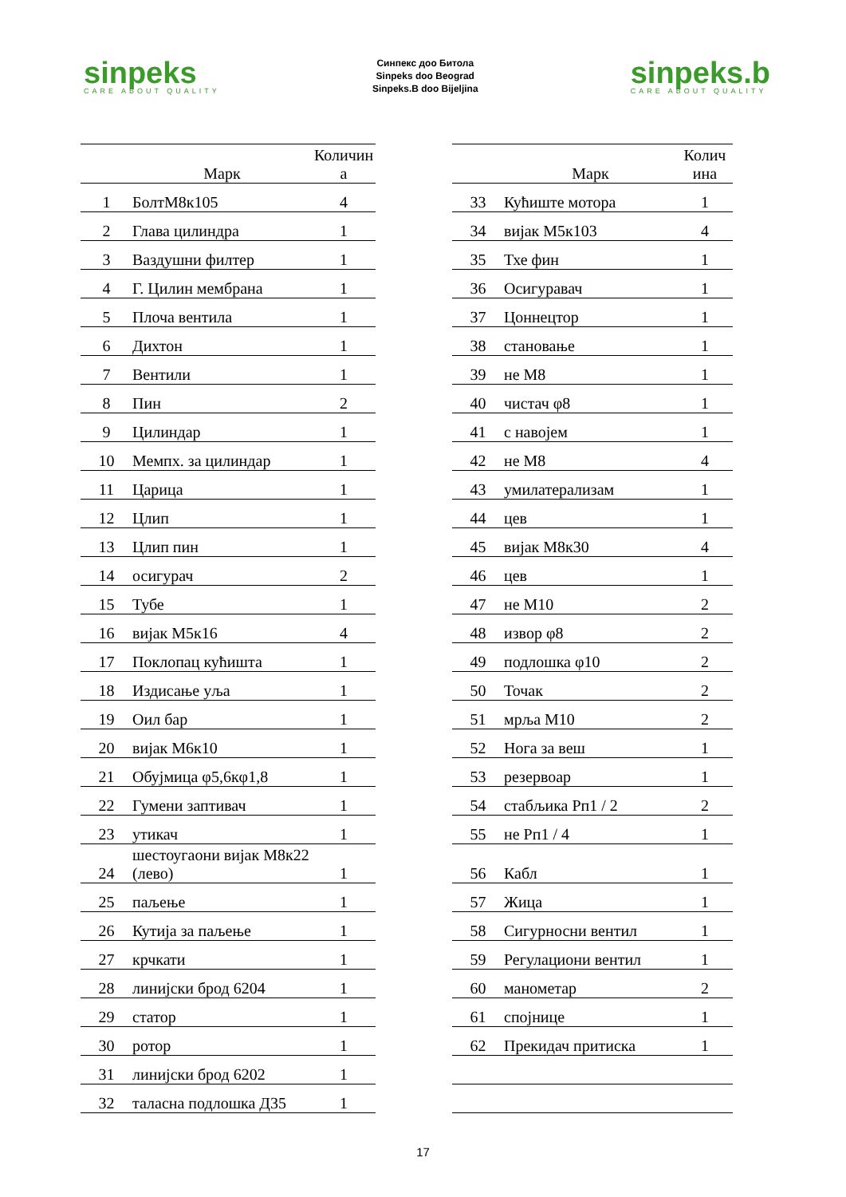sinpeks
CARE ABOUT QUALITY
Синпекс доо Битола
Sinpeks doo Beograd
Sinpeks.B doo Bijeljina
sinpeks.b
CARE ABOUT QUALITY
| | Марк | Количин а |
| --- | --- | --- |
| 1 | БолтМ8к105 | 4 |
| 2 | Глава цилиндра | 1 |
| 3 | Ваздушни филтер | 1 |
| 4 | Г. Цилин мембрана | 1 |
| 5 | Плоча вентила | 1 |
| 6 | Дихтон | 1 |
| 7 | Вентили | 1 |
| 8 | Пин | 2 |
| 9 | Цилиндар | 1 |
| 10 | Мемпх. за цилиндар | 1 |
| 11 | Царица | 1 |
| 12 | Цлип | 1 |
| 13 | Цлип пин | 1 |
| 14 | осигурач | 2 |
| 15 | Тубе | 1 |
| 16 | вијак М5к16 | 4 |
| 17 | Поклопац кућишта | 1 |
| 18 | Издисање уља | 1 |
| 19 | Оил бар | 1 |
| 20 | вијак М6к10 | 1 |
| 21 | Обујмица φ5,6кφ1,8 | 1 |
| 22 | Гумени заптивач | 1 |
| 23 | утикач | 1 |
| 24 | шестоугаони вијак М8к22 (лево) | 1 |
| 25 | паљење | 1 |
| 26 | Кутија за паљење | 1 |
| 27 | крчкати | 1 |
| 28 | линијски брод 6204 | 1 |
| 29 | статор | 1 |
| 30 | ротор | 1 |
| 31 | линијски брод 6202 | 1 |
| 32 | таласна подлошка Д35 | 1 |
| | Марк | Колич ина |
| --- | --- | --- |
| 33 | Кућиште мотора | 1 |
| 34 | вијак М5к103 | 4 |
| 35 | Тхе фин | 1 |
| 36 | Осигуравач | 1 |
| 37 | Цоннецтор | 1 |
| 38 | становање | 1 |
| 39 | не М8 | 1 |
| 40 | чистач φ8 | 1 |
| 41 | с навојем | 1 |
| 42 | не М8 | 4 |
| 43 | умилатерализам | 1 |
| 44 | цев | 1 |
| 45 | вијак М8к30 | 4 |
| 46 | цев | 1 |
| 47 | не М10 | 2 |
| 48 | извор φ8 | 2 |
| 49 | подлошка φ10 | 2 |
| 50 | Точак | 2 |
| 51 | мрља М10 | 2 |
| 52 | Нога за веш | 1 |
| 53 | резервоар | 1 |
| 54 | стабљика Рп1 / 2 | 2 |
| 55 | не Рп1 / 4 | 1 |
| 56 | Кабл | 1 |
| 57 | Жица | 1 |
| 58 | Сигурносни вентил | 1 |
| 59 | Регулациони вентил | 1 |
| 60 | манометар | 2 |
| 61 | спојнице | 1 |
| 62 | Прекидач притиска | 1 |
17